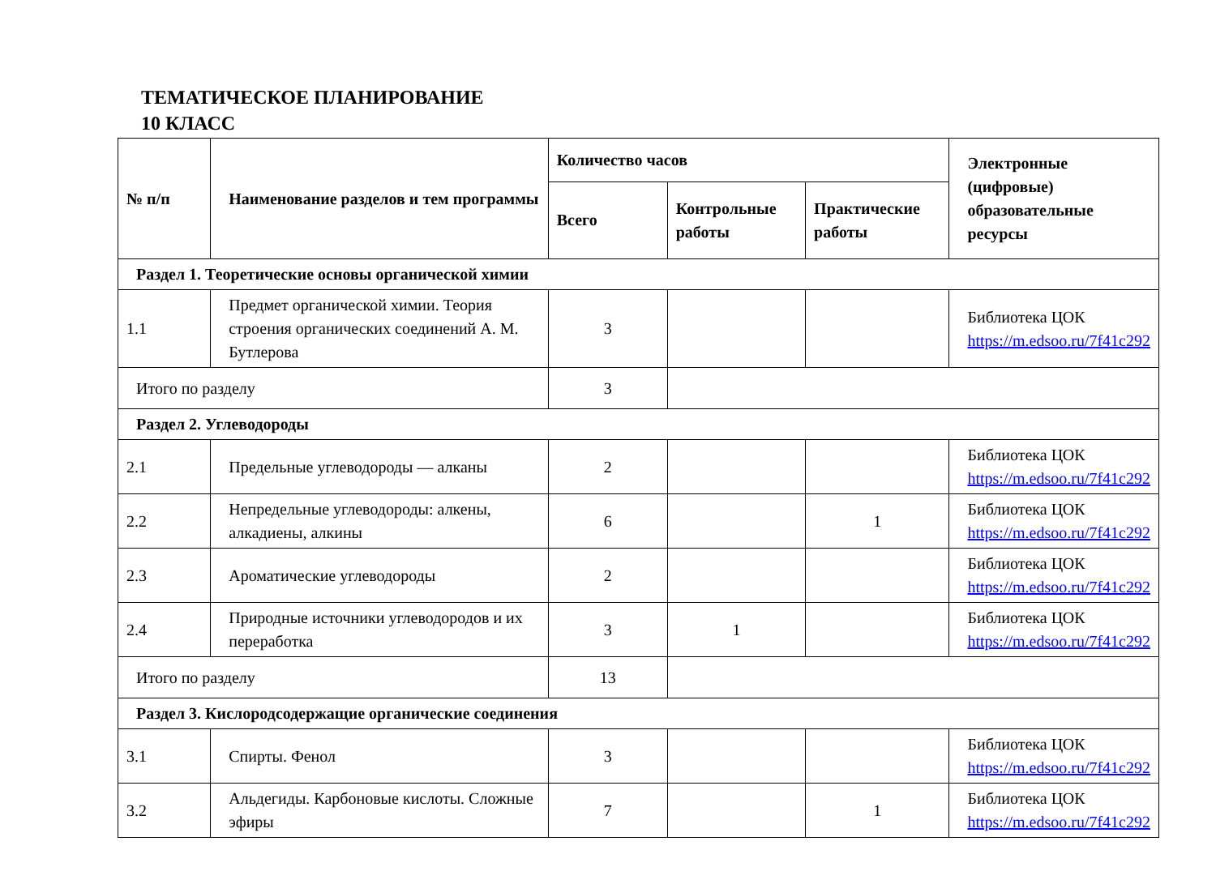ТЕМАТИЧЕСКОЕ ПЛАНИРОВАНИЕ
10 КЛАСС
| № п/п | Наименование разделов и тем программы | Количество часов | | | Электронные (цифровые) образовательные ресурсы |
| --- | --- | --- | --- | --- | --- |
| | | Всего | Контрольные работы | Практические работы | |
| Раздел 1. Теоретические основы органической химии | | | | | |
| 1.1 | Предмет органической химии. Теория строения органических соединений А. М. Бутлерова | 3 | | | Библиотека ЦОК https://m.edsoo.ru/7f41c292 |
| Итого по разделу | | 3 | | | |
| Раздел 2. Углеводороды | | | | | |
| 2.1 | Предельные углеводороды — алканы | 2 | | | Библиотека ЦОК https://m.edsoo.ru/7f41c292 |
| 2.2 | Непредельные углеводороды: алкены, алкадиены, алкины | 6 | | 1 | Библиотека ЦОК https://m.edsoo.ru/7f41c292 |
| 2.3 | Ароматические углеводороды | 2 | | | Библиотека ЦОК https://m.edsoo.ru/7f41c292 |
| 2.4 | Природные источники углеводородов и их переработка | 3 | 1 | | Библиотека ЦОК https://m.edsoo.ru/7f41c292 |
| Итого по разделу | | 13 | | | |
| Раздел 3. Кислородсодержащие органические соединения | | | | | |
| 3.1 | Спирты. Фенол | 3 | | | Библиотека ЦОК https://m.edsoo.ru/7f41c292 |
| 3.2 | Альдегиды. Карбоновые кислоты. Сложные эфиры | 7 | | 1 | Библиотека ЦОК https://m.edsoo.ru/7f41c292 |